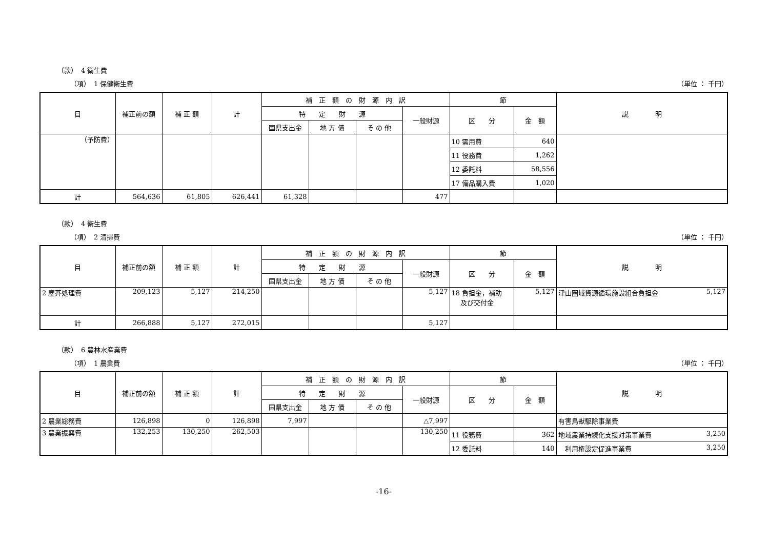（款）　4 衛生費
（項）　1 保健衛生費 （単位 ： 千円）
| 目 | 補正前の額 | 補 正 額 | 計 | 補 正 額 の 財 源 内 訳 | | | | 節 | | 説 明 |
| --- | --- | --- | --- | --- | --- | --- | --- | --- | --- | --- |
| | | | | 特 定 財 源 | | | 一般財源 | 区 分 | 金 額 | |
| | | | | 国県支出金 | 地 方 債 | そ の 他 | | | | |
| （予防費） | | | | | | | | 10 需用費 | 640 | |
| | | | | | | | | 11 役務費 | 1,262 | |
| | | | | | | | | 12 委託料 | 58,556 | |
| | | | | | | | | 17 備品購入費 | 1,020 | |
| 計 | 564,636 | 61,805 | 626,441 | 61,328 | | | 477 | | | |
（款）　4 衛生費
（項）　2 清掃費 （単位 ： 千円）
| 目 | 補正前の額 | 補 正 額 | 計 | 補 正 額 の 財 源 内 訳 | | | | 節 | | 説 明 |
| --- | --- | --- | --- | --- | --- | --- | --- | --- | --- | --- |
| | | | | 特 定 財 源 | | | 一般財源 | 区 分 | 金 額 | |
| | | | | 国県支出金 | 地 方 債 | そ の 他 | | | | |
| 2 塵芥処理費 | 209,123 | 5,127 | 214,250 | | | | 5,127 | 18 負担金，補助 及び交付金 | 5,127 | 津山圏域資源循環施設組合負担金 5,127 |
| 計 | 266,888 | 5,127 | 272,015 | | | | 5,127 | | | |
（款）　6 農林水産業費
（項）　1 農業費 （単位 ： 千円）
| 目 | 補正前の額 | 補 正 額 | 計 | 補 正 額 の 財 源 内 訳 | | | | 節 | | 説 明 |
| --- | --- | --- | --- | --- | --- | --- | --- | --- | --- | --- |
| | | | | 特 定 財 源 | | | 一般財源 | 区 分 | 金 額 | |
| | | | | 国県支出金 | 地 方 債 | そ の 他 | | | | |
| 2 農業総務費 | 126,898 | 0 | 126,898 | 7,997 | | | △7,997 | | | 有害鳥獣駆除事業費 |
| 3 農業振興費 | 132,253 | 130,250 | 262,503 | | | | 130,250 | 11 役務費 | 362 | 地域農業持続化支援対策事業費 3,250 |
| | | | | | | | | 12 委託料 | 140 | 利用権設定促進事業費 3,250 |
-16-